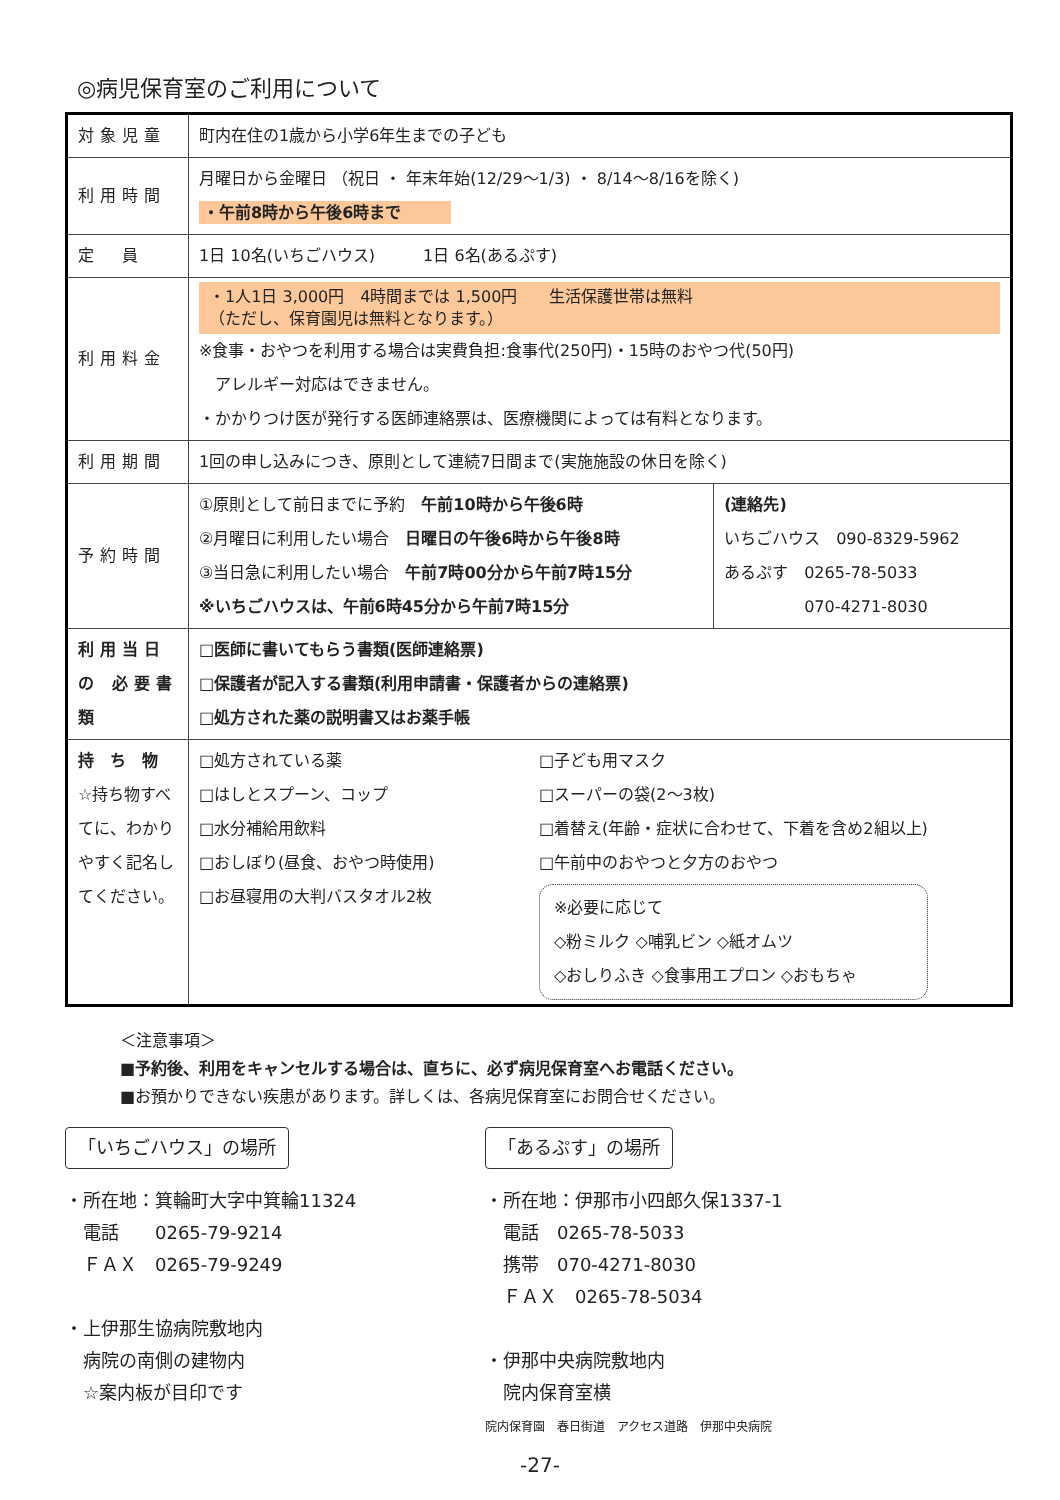◎病児保育室のご利用について
| 対象児童 | 町内在住の1歳から小学6年生までの子ども | |
| 利用時間 | 月曜日から金曜日 （祝日 ・ 年末年始(12/29～1/3) ・ 8/14～8/16を除く) ・午前8時から午後6時まで | |
| 定 員 | 1日 10名(いちごハウス) 1日 6名(あるぷす) | |
| 利用料金 | ・1人1日 3,000円 4時間までは 1,500円 生活保護世帯は無料 （ただし、保育園児は無料となります。） ※食事・おやつを利用する場合は実費負担:食事代(250円)・15時のおやつ代(50円) アレルギー対応はできません。 ・かかりつけ医が発行する医師連絡票は、医療機関によっては有料となります。 | |
| 利用期間 | 1回の申し込みにつき、原則として連続7日間まで(実施施設の休日を除く) | |
| 予約時間 | ①原則として前日までに予約 午前10時から午後6時 ②月曜日に利用したい場合 日曜日の午後6時から午後8時 ③当日急に利用したい場合 午前7時00分から午前7時15分 ※いちごハウスは、午前6時45分から午前7時15分 | (連絡先) いちごハウス 090-8329-5962 あるぷす 0265-78-5033 070-4271-8030 |
| 利用当日の 必要書類 | □医師に書いてもらう書類(医師連絡票) □保護者が記入する書類(利用申請書・保護者からの連絡票) □処方された薬の説明書又はお薬手帳 | |
| 持 ち 物 ☆持ち物すべてに、わかりやすく記名してください。 | □処方されている薬 □はしとスプーン、コップ □水分補給用飲料 □おしぼり(昼食、おやつ時使用) □お昼寝用の大判バスタオル2枚 □子ども用マスク □スーパーの袋(2～3枚) □着替え(年齢・症状に合わせて、下着を含め2組以上) □午前中のおやつと夕方のおやつ ※必要に応じて ◇粉ミルク ◇哺乳ビン ◇紙オムツ ◇おしりふき ◇食事用エプロン ◇おもちゃ | |
＜注意事項＞
■予約後、利用をキャンセルする場合は、直ちに、必ず病児保育室へお電話ください。
■お預かりできない疾患があります。詳しくは、各病児保育室にお問合せください。
「いちごハウス」の場所
・所在地：箕輪町大字中箕輪11324
　電話　　0265-79-9214
　ＦＡＸ　0265-79-9249
・上伊那生協病院敷地内
　病院の南側の建物内
　☆案内板が目印です
「あるぷす」の場所
・所在地：伊那市小四郎久保1337-1
　電話　0265-78-5033
　携帯　070-4271-8030
　ＦＡＸ　0265-78-5034
・伊那中央病院敷地内
　院内保育室横
院内保育園　春日街道　アクセス道路　伊那中央病院
-27-